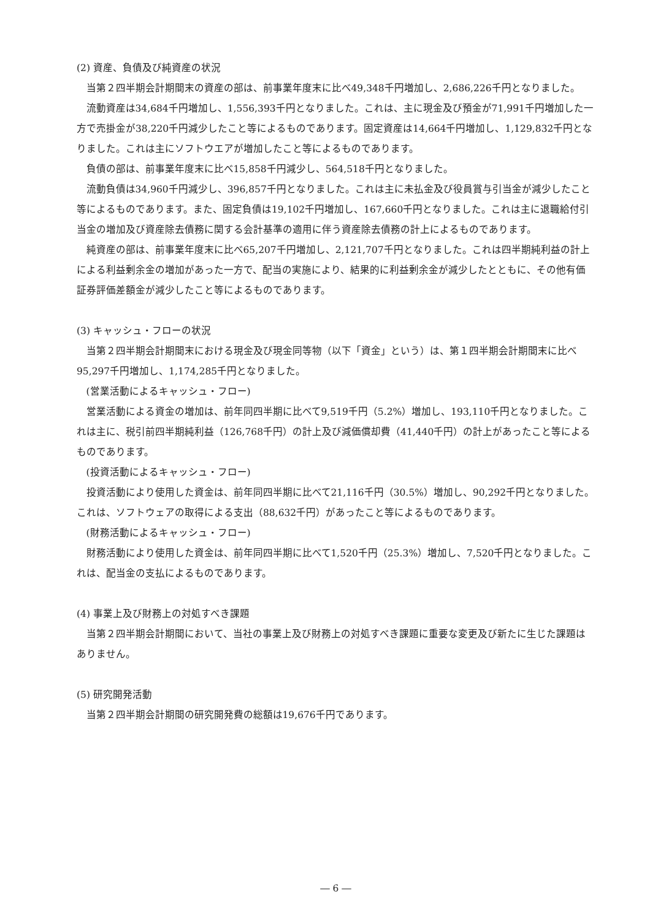(2) 資産、負債及び純資産の状況
当第２四半期会計期間末の資産の部は、前事業年度末に比べ49,348千円増加し、2,686,226千円となりました。
流動資産は34,684千円増加し、1,556,393千円となりました。これは、主に現金及び預金が71,991千円増加した一方で売掛金が38,220千円減少したこと等によるものであります。固定資産は14,664千円増加し、1,129,832千円となりました。これは主にソフトウエアが増加したこと等によるものであります。
負債の部は、前事業年度末に比べ15,858千円減少し、564,518千円となりました。
流動負債は34,960千円減少し、396,857千円となりました。これは主に未払金及び役員賞与引当金が減少したこと等によるものであります。また、固定負債は19,102千円増加し、167,660千円となりました。これは主に退職給付引当金の増加及び資産除去債務に関する会計基準の適用に伴う資産除去債務の計上によるものであります。
純資産の部は、前事業年度末に比べ65,207千円増加し、2,121,707千円となりました。これは四半期純利益の計上による利益剰余金の増加があった一方で、配当の実施により、結果的に利益剰余金が減少したとともに、その他有価証券評価差額金が減少したこと等によるものであります。
(3) キャッシュ・フローの状況
当第２四半期会計期間末における現金及び現金同等物（以下「資金」という）は、第１四半期会計期間末に比べ95,297千円増加し、1,174,285千円となりました。
(営業活動によるキャッシュ・フロー)
営業活動による資金の増加は、前年同四半期に比べて9,519千円（5.2%）増加し、193,110千円となりました。これは主に、税引前四半期純利益（126,768千円）の計上及び減価償却費（41,440千円）の計上があったこと等によるものであります。
(投資活動によるキャッシュ・フロー)
投資活動により使用した資金は、前年同四半期に比べて21,116千円（30.5%）増加し、90,292千円となりました。これは、ソフトウェアの取得による支出（88,632千円）があったこと等によるものであります。
(財務活動によるキャッシュ・フロー)
財務活動により使用した資金は、前年同四半期に比べて1,520千円（25.3%）増加し、7,520千円となりました。これは、配当金の支払によるものであります。
(4) 事業上及び財務上の対処すべき課題
当第２四半期会計期間において、当社の事業上及び財務上の対処すべき課題に重要な変更及び新たに生じた課題はありません。
(5) 研究開発活動
当第２四半期会計期間の研究開発費の総額は19,676千円であります。
― 6 ―